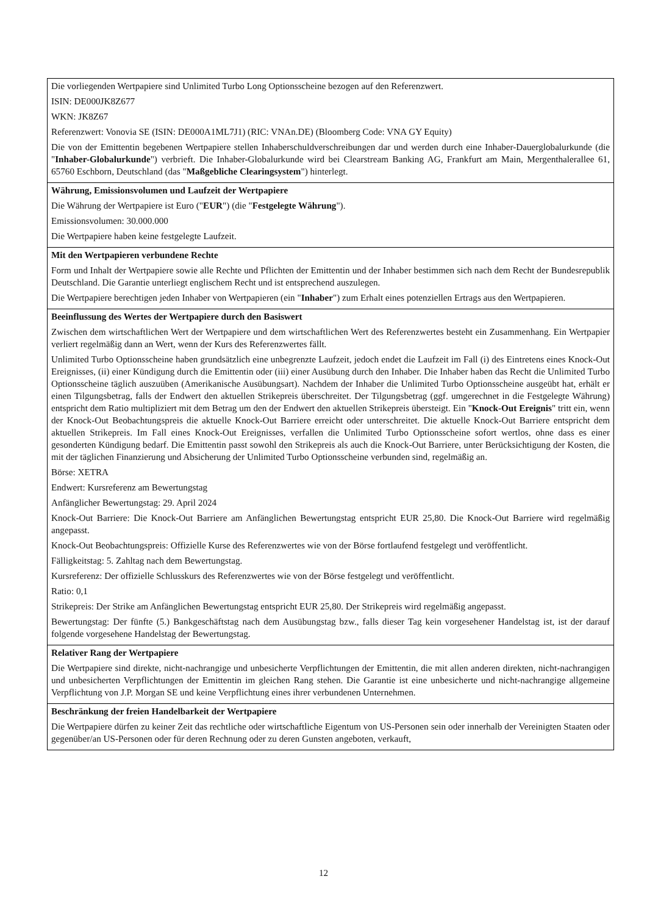Die vorliegenden Wertpapiere sind Unlimited Turbo Long Optionsscheine bezogen auf den Referenzwert.
ISIN: DE000JK8Z677
WKN: JK8Z67
Referenzwert: Vonovia SE (ISIN: DE000A1ML7J1) (RIC: VNAn.DE) (Bloomberg Code: VNA GY Equity)
Die von der Emittentin begebenen Wertpapiere stellen Inhaberschuldverschreibungen dar und werden durch eine Inhaber-Dauerglobalurkunde (die "Inhaber-Globalurkunde") verbrieft. Die Inhaber-Globalurkunde wird bei Clearstream Banking AG, Frankfurt am Main, Mergenthalerallee 61, 65760 Eschborn, Deutschland (das "Maßgebliche Clearingsystem") hinterlegt.
Währung, Emissionsvolumen und Laufzeit der Wertpapiere
Die Währung der Wertpapiere ist Euro ("EUR") (die "Festgelegte Währung").
Emissionsvolumen: 30.000.000
Die Wertpapiere haben keine festgelegte Laufzeit.
Mit den Wertpapieren verbundene Rechte
Form und Inhalt der Wertpapiere sowie alle Rechte und Pflichten der Emittentin und der Inhaber bestimmen sich nach dem Recht der Bundesrepublik Deutschland. Die Garantie unterliegt englischem Recht und ist entsprechend auszulegen.
Die Wertpapiere berechtigen jeden Inhaber von Wertpapieren (ein "Inhaber") zum Erhalt eines potenziellen Ertrags aus den Wertpapieren.
Beeinflussung des Wertes der Wertpapiere durch den Basiswert
Zwischen dem wirtschaftlichen Wert der Wertpapiere und dem wirtschaftlichen Wert des Referenzwertes besteht ein Zusammenhang. Ein Wertpapier verliert regelmäßig dann an Wert, wenn der Kurs des Referenzwertes fällt.
Unlimited Turbo Optionsscheine haben grundsätzlich eine unbegrenzte Laufzeit, jedoch endet die Laufzeit im Fall (i) des Eintretens eines Knock-Out Ereignisses, (ii) einer Kündigung durch die Emittentin oder (iii) einer Ausübung durch den Inhaber. Die Inhaber haben das Recht die Unlimited Turbo Optionsscheine täglich auszuüben (Amerikanische Ausübungsart). Nachdem der Inhaber die Unlimited Turbo Optionsscheine ausgeübt hat, erhält er einen Tilgungsbetrag, falls der Endwert den aktuellen Strikepreis überschreitet. Der Tilgungsbetrag (ggf. umgerechnet in die Festgelegte Währung) entspricht dem Ratio multipliziert mit dem Betrag um den der Endwert den aktuellen Strikepreis übersteigt. Ein "Knock-Out Ereignis" tritt ein, wenn der Knock-Out Beobachtungspreis die aktuelle Knock-Out Barriere erreicht oder unterschreitet. Die aktuelle Knock-Out Barriere entspricht dem aktuellen Strikepreis. Im Fall eines Knock-Out Ereignisses, verfallen die Unlimited Turbo Optionsscheine sofort wertlos, ohne dass es einer gesonderten Kündigung bedarf. Die Emittentin passt sowohl den Strikepreis als auch die Knock-Out Barriere, unter Berücksichtigung der Kosten, die mit der täglichen Finanzierung und Absicherung der Unlimited Turbo Optionsscheine verbunden sind, regelmäßig an.
Börse: XETRA
Endwert: Kursreferenz am Bewertungstag
Anfänglicher Bewertungstag: 29. April 2024
Knock-Out Barriere: Die Knock-Out Barriere am Anfänglichen Bewertungstag entspricht EUR 25,80. Die Knock-Out Barriere wird regelmäßig angepasst.
Knock-Out Beobachtungspreis: Offizielle Kurse des Referenzwertes wie von der Börse fortlaufend festgelegt und veröffentlicht.
Fälligkeitstag: 5. Zahltag nach dem Bewertungstag.
Kursreferenz: Der offizielle Schlusskurs des Referenzwertes wie von der Börse festgelegt und veröffentlicht.
Ratio: 0,1
Strikepreis: Der Strike am Anfänglichen Bewertungstag entspricht EUR 25,80. Der Strikepreis wird regelmäßig angepasst.
Bewertungstag: Der fünfte (5.) Bankgeschäftstag nach dem Ausübungstag bzw., falls dieser Tag kein vorgesehener Handelstag ist, ist der darauf folgende vorgesehene Handelstag der Bewertungstag.
Relativer Rang der Wertpapiere
Die Wertpapiere sind direkte, nicht-nachrangige und unbesicherte Verpflichtungen der Emittentin, die mit allen anderen direkten, nicht-nachrangigen und unbesicherten Verpflichtungen der Emittentin im gleichen Rang stehen. Die Garantie ist eine unbesicherte und nicht-nachrangige allgemeine Verpflichtung von J.P. Morgan SE und keine Verpflichtung eines ihrer verbundenen Unternehmen.
Beschränkung der freien Handelbarkeit der Wertpapiere
Die Wertpapiere dürfen zu keiner Zeit das rechtliche oder wirtschaftliche Eigentum von US-Personen sein oder innerhalb der Vereinigten Staaten oder gegenüber/an US-Personen oder für deren Rechnung oder zu deren Gunsten angeboten, verkauft,
12